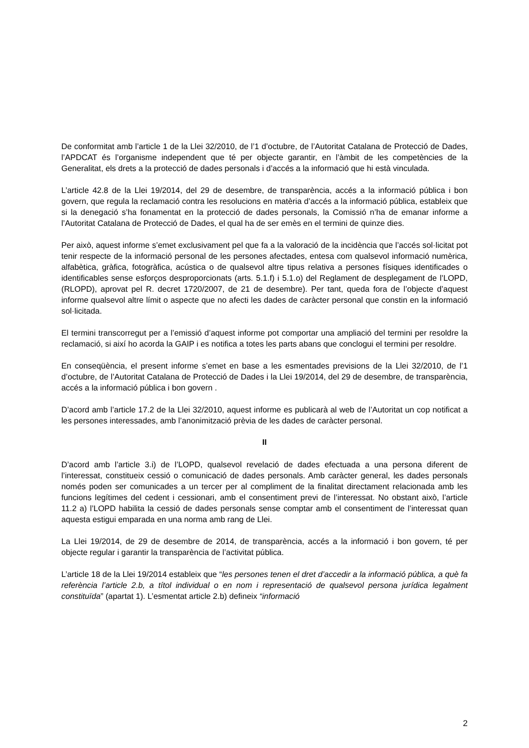De conformitat amb l’article 1 de la Llei 32/2010, de l’1 d’octubre, de l’Autoritat Catalana de Protecció de Dades, l’APDCAT és l’organisme independent que té per objecte garantir, en l’àmbit de les competències de la Generalitat, els drets a la protecció de dades personals i d’accés a la informació que hi està vinculada.
L’article 42.8 de la Llei 19/2014, del 29 de desembre, de transparència, accés a la informació pública i bon govern, que regula la reclamació contra les resolucions en matèria d’accés a la informació pública, estableix que si la denegació s’ha fonamentat en la protecció de dades personals, la Comissió n’ha de emanar informe a l’Autoritat Catalana de Protecció de Dades, el qual ha de ser emès en el termini de quinze dies.
Per això, aquest informe s’emet exclusivament pel que fa a la valoració de la incidència que l’accés sol·licitat pot tenir respecte de la informació personal de les persones afectades, entesa com qualsevol informació numèrica, alfabètica, gràfica, fotogràfica, acústica o de qualsevol altre tipus relativa a persones físiques identificades o identificables sense esforços desproporcionats (arts. 5.1.f) i 5.1.o) del Reglament de desplegament de l’LOPD, (RLOPD), aprovat pel R. decret 1720/2007, de 21 de desembre). Per tant, queda fora de l’objecte d’aquest informe qualsevol altre límit o aspecte que no afecti les dades de caràcter personal que constin en la informació sol·licitada.
El termini transcorregut per a l’emissió d’aquest informe pot comportar una ampliació del termini per resoldre la reclamació, si així ho acorda la GAIP i es notifica a totes les parts abans que conclogui el termini per resoldre.
En conseqüència, el present informe s’emet en base a les esmentades previsions de la Llei 32/2010, de l’1 d’octubre, de l’Autoritat Catalana de Protecció de Dades i la Llei 19/2014, del 29 de desembre, de transparència, accés a la informació pública i bon govern .
D’acord amb l’article 17.2 de la Llei 32/2010, aquest informe es publicarà al web de l’Autoritat un cop notificat a les persones interessades, amb l’anonimització prèvia de les dades de caràcter personal.
II
D’acord amb l’article 3.i) de l’LOPD, qualsevol revelació de dades efectuada a una persona diferent de l’interessat, constitueix cessió o comunicació de dades personals. Amb caràcter general, les dades personals només poden ser comunicades a un tercer per al compliment de la finalitat directament relacionada amb les funcions legítimes del cedent i cessionari, amb el consentiment previ de l’interessat. No obstant això, l’article 11.2 a) l’LOPD habilita la cessió de dades personals sense comptar amb el consentiment de l’interessat quan aquesta estigui emparada en una norma amb rang de Llei.
La Llei 19/2014, de 29 de desembre de 2014, de transparència, accés a la informació i bon govern, té per objecte regular i garantir la transparència de l’activitat pública.
L’article 18 de la Llei 19/2014 estableix que “les persones tenen el dret d’accedir a la informació pública, a què fa referència l’article 2.b, a títol individual o en nom i representació de qualsevol persona jurídica legalment constituïda” (apartat 1). L’esmentat article 2.b) defineix “informació
2